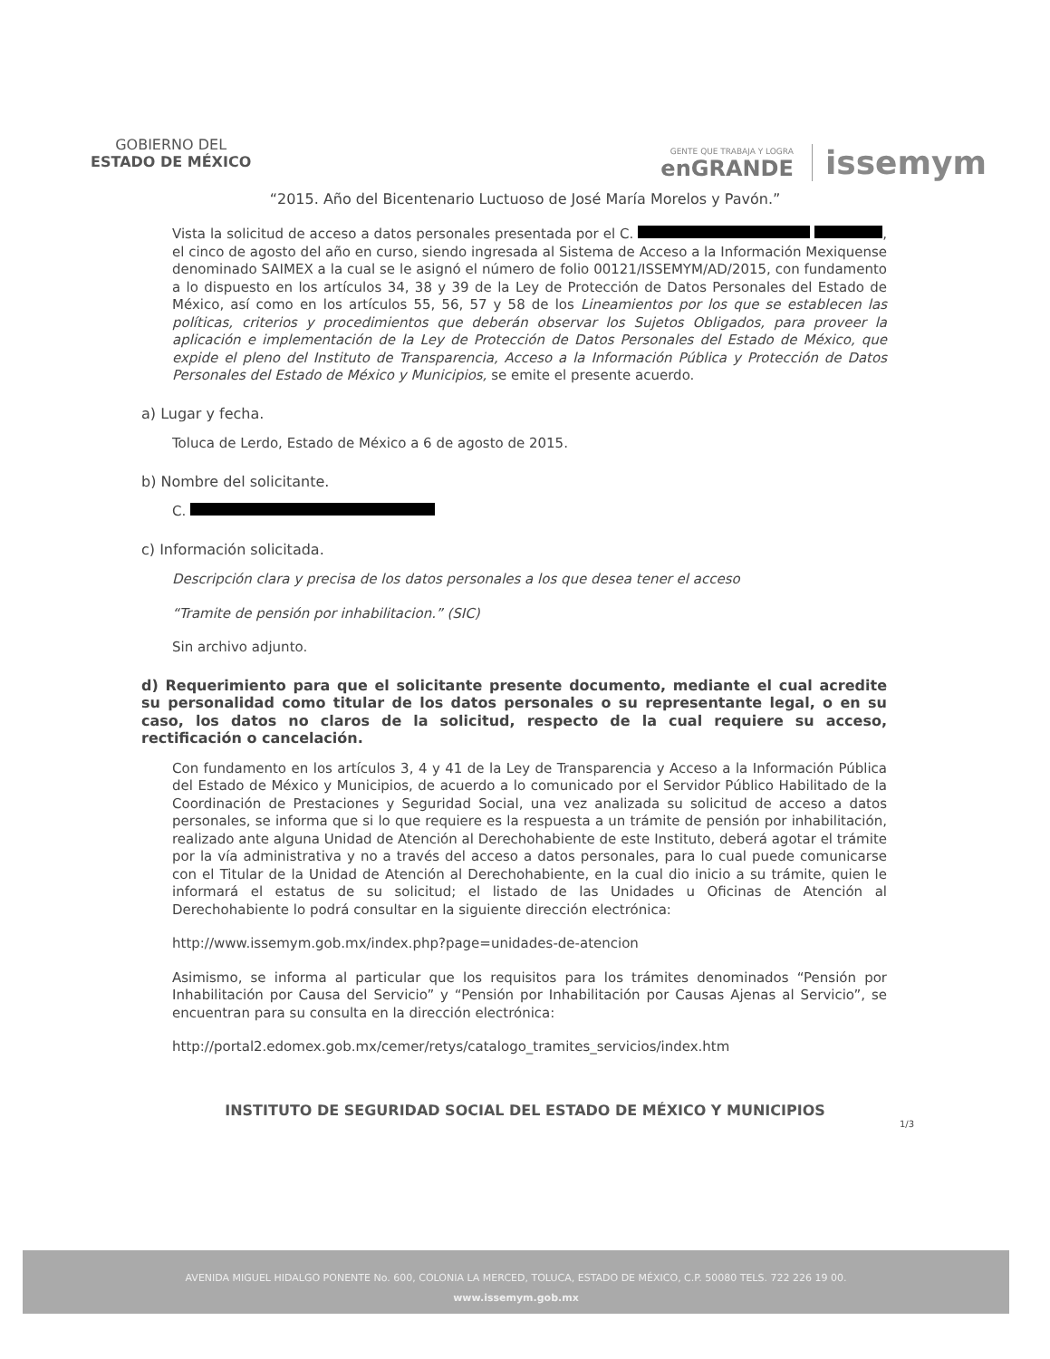GOBIERNO DEL
ESTADO DE MÉXICO
GENTE QUE TRABAJA Y LOGRA
enGRANDE
issemym
“2015. Año del Bicentenario Luctuoso de José María Morelos y Pavón.”
Vista la solicitud de acceso a datos personales presentada por el C. , el cinco de agosto del año en curso, siendo ingresada al Sistema de Acceso a la Información Mexiquense denominado SAIMEX a la cual se le asignó el número de folio 00121/ISSEMYM/AD/2015, con fundamento a lo dispuesto en los artículos 34, 38 y 39 de la Ley de Protección de Datos Personales del Estado de México, así como en los artículos 55, 56, 57 y 58 de los Lineamientos por los que se establecen las políticas, criterios y procedimientos que deberán observar los Sujetos Obligados, para proveer la aplicación e implementación de la Ley de Protección de Datos Personales del Estado de México, que expide el pleno del Instituto de Transparencia, Acceso a la Información Pública y Protección de Datos Personales del Estado de México y Municipios, se emite el presente acuerdo.
a) Lugar y fecha.
Toluca de Lerdo, Estado de México a 6 de agosto de 2015.
b) Nombre del solicitante.
C.
c) Información solicitada.
Descripción clara y precisa de los datos personales a los que desea tener el acceso
“Tramite de pensión por inhabilitacion.” (SIC)
Sin archivo adjunto.
d) Requerimiento para que el solicitante presente documento, mediante el cual acredite su personalidad como titular de los datos personales o su representante legal, o en su caso, los datos no claros de la solicitud, respecto de la cual requiere su acceso, rectificación o cancelación.
Con fundamento en los artículos 3, 4 y 41 de la Ley de Transparencia y Acceso a la Información Pública del Estado de México y Municipios, de acuerdo a lo comunicado por el Servidor Público Habilitado de la Coordinación de Prestaciones y Seguridad Social, una vez analizada su solicitud de acceso a datos personales, se informa que si lo que requiere es la respuesta a un trámite de pensión por inhabilitación, realizado ante alguna Unidad de Atención al Derechohabiente de este Instituto, deberá agotar el trámite por la vía administrativa y no a través del acceso a datos personales, para lo cual puede comunicarse con el Titular de la Unidad de Atención al Derechohabiente, en la cual dio inicio a su trámite, quien le informará el estatus de su solicitud; el listado de las Unidades u Oficinas de Atención al Derechohabiente lo podrá consultar en la siguiente dirección electrónica:
http://www.issemym.gob.mx/index.php?page=unidades-de-atencion
Asimismo, se informa al particular que los requisitos para los trámites denominados “Pensión por Inhabilitación por Causa del Servicio” y “Pensión por Inhabilitación por Causas Ajenas al Servicio”, se encuentran para su consulta en la dirección electrónica:
http://portal2.edomex.gob.mx/cemer/retys/catalogo_tramites_servicios/index.htm
INSTITUTO DE SEGURIDAD SOCIAL DEL ESTADO DE MÉXICO Y MUNICIPIOS
1/3
AVENIDA MIGUEL HIDALGO PONENTE No. 600, COLONIA LA MERCED, TOLUCA, ESTADO DE MÉXICO, C.P. 50080 TELS. 722 226 19 00.
www.issemym.gob.mx